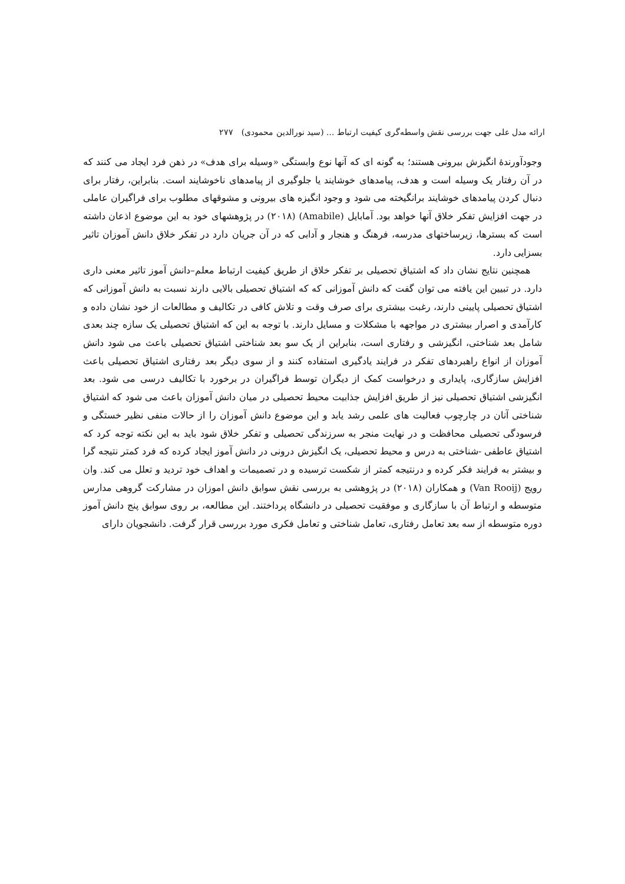ارائه مدل علی جهت بررسی نقش واسطه‌گری کیفیت ارتباط ... (سید نورالدین محمودی) ۲۷۷
وجودآورندهٔ انگیزش بیرونی هستند؛ به گونه ای که آنها نوع وابستگی «وسیله برای هدف» در ذهن فرد ایجاد می کنند که در آن رفتار یک وسیله است و هدف، پیامدهای خوشایند یا جلوگیری از پیامدهای ناخوشایند است. بنابراین، رفتار برای دنبال کردن پیامدهای خوشایند برانگیخته می شود و وجود انگیزه های بیرونی و مشوقهای مطلوب برای فراگیران عاملی در جهت افزایش تفکر خلاق آنها خواهد بود. آمابایل (Amabile) (۲۰۱۸) در پژوهشهای خود به این موضوع اذعان داشته است که بسترها، زیرساختهای مدرسه، فرهنگ و هنجار و آدابی که در آن جریان دارد در تفکر خلاق دانش آموزان تاثیر بسزایی دارد.
همچنین نتایج نشان داد که اشتیاق تحصیلی بر تفکر خلاق از طریق کیفیت ارتباط معلم–دانش آموز تاثیر معنی داری دارد. در تبیین این یافته می توان گفت که دانش آموزانی که که اشتیاق تحصیلی بالایی دارند نسبت به دانش آموزانی که اشتیاق تحصیلی پایینی دارند، رغبت بیشتری برای صرف وقت و تلاش کافی در تکالیف و مطالعات از خود نشان داده و کارآمدی و اصرار بیشتری در مواجهه با مشکلات و مسایل دارند. با توجه به این که اشتیاق تحصیلی یک سازه چند بعدی شامل بعد شناختی، انگیزشی و رفتاری است، بنابراین از یک سو بعد شناختی اشتیاق تحصیلی باعث می شود دانش آموزان از انواع راهبردهای تفکر در فرایند یادگیری استفاده کنند و از سوی دیگر بعد رفتاری اشتیاق تحصیلی باعث افزایش سازگاری، پایداری و درخواست کمک از دیگران توسط فراگیران در برخورد با تکالیف درسی می شود. بعد انگیزشی اشتیاق تحصیلی نیز از طریق افزایش جذابیت محیط تحصیلی در میان دانش آموزان باعث می شود که اشتیاق شناختی آنان در چارچوب فعالیت های علمی رشد یابد و این موضوع دانش آموزان را از حالات منفی نظیر خستگی و فرسودگی تحصیلی محافظت و در نهایت منجر به سرزندگی تحصیلی و تفکر خلاق شود باید به این نکته توجه کرد که اشتیاق عاطفی -شناختی به درس و محیط تحصیلی، یک انگیزش درونی در دانش آموز ایجاد کرده که فرد کمتر نتیجه گرا و بیشتر به فرایند فکر کرده و درنتیجه کمتر از شکست ترسیده و در تصمیمات و اهداف خود تردید و تعلل می کند. وان رویج (Van Rooij) و همکاران (۲۰۱۸) در پژوهشی به بررسی نقش سوابق دانش اموزان در مشارکت گروهی مدارس متوسطه و ارتباط آن با سازگاری و موفقیت تحصیلی در دانشگاه پرداختند. این مطالعه، بر روی سوابق پنج دانش آموز دوره متوسطه از سه بعد تعامل رفتاری، تعامل شناختی و تعامل فکری مورد بررسی قرار گرفت. دانشجویان دارای